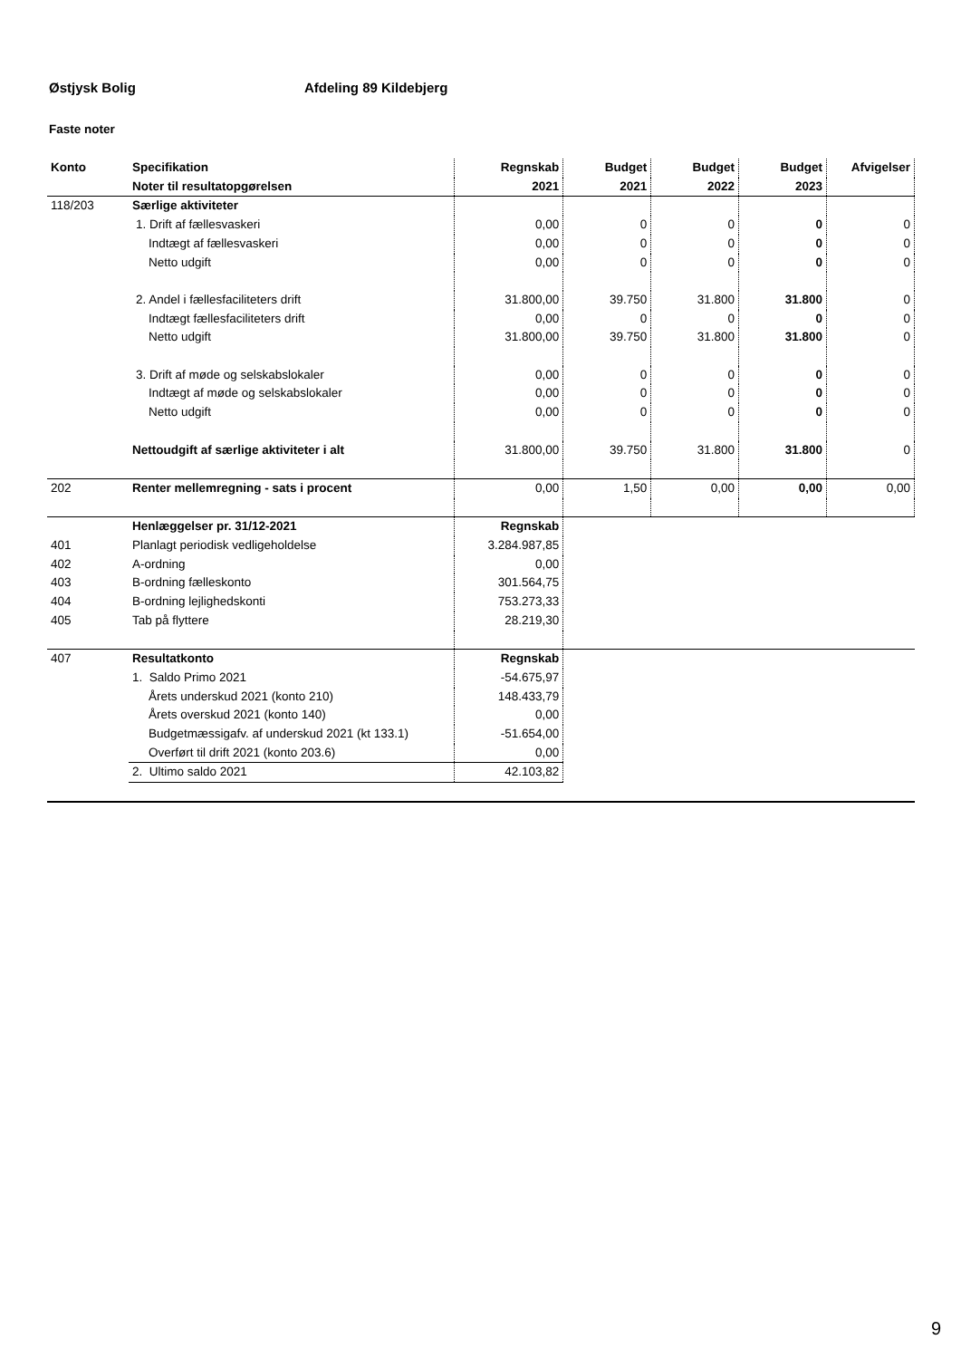Østjysk Bolig Afdeling 89 Kildebjerg
Faste noter
| Konto | Specifikation | Regnskab | Budget | Budget | Budget | Afvigelser |
| --- | --- | --- | --- | --- | --- | --- |
| | Noter til resultatopgørelsen | 2021 | 2021 | 2022 | 2023 | |
| 118/203 | Særlige aktiviteter | | | | | |
| | 1. Drift af fællesvaskeri | 0,00 | 0 | 0 | 0 | 0 |
| | Indtægt af fællesvaskeri | 0,00 | 0 | 0 | 0 | 0 |
| | Netto udgift | 0,00 | 0 | 0 | 0 | 0 |
| | 2. Andel i fællesfaciliteters drift | 31.800,00 | 39.750 | 31.800 | 31.800 | 0 |
| | Indtægt fællesfaciliteters drift | 0,00 | 0 | 0 | 0 | 0 |
| | Netto udgift | 31.800,00 | 39.750 | 31.800 | 31.800 | 0 |
| | 3. Drift af møde og selskabslokaler | 0,00 | 0 | 0 | 0 | 0 |
| | Indtægt af møde og selskabslokaler | 0,00 | 0 | 0 | 0 | 0 |
| | Netto udgift | 0,00 | 0 | 0 | 0 | 0 |
| | Nettoudgift af særlige aktiviteter i alt | 31.800,00 | 39.750 | 31.800 | 31.800 | 0 |
| 202 | Renter mellemregning - sats i procent | 0,00 | 1,50 | 0,00 | 0,00 | 0,00 |
| | Henlæggelser pr. 31/12-2021 | Regnskab | | | | |
| 401 | Planlagt periodisk vedligeholdelse | 3.284.987,85 | | | | |
| 402 | A-ordning | 0,00 | | | | |
| 403 | B-ordning fælleskonto | 301.564,75 | | | | |
| 404 | B-ordning lejlighedskonti | 753.273,33 | | | | |
| 405 | Tab på flyttere | 28.219,30 | | | | |
| 407 | Resultatkonto | Regnskab | | | | |
| | 1. Saldo Primo 2021 | -54.675,97 | | | | |
| | Årets underskud 2021 (konto 210) | 148.433,79 | | | | |
| | Årets overskud 2021 (konto 140) | 0,00 | | | | |
| | Budgetmæssigafv. af underskud 2021 (kt 133.1) | -51.654,00 | | | | |
| | Overført til drift 2021 (konto 203.6) | 0,00 | | | | |
| | 2. Ultimo saldo 2021 | 42.103,82 | | | | |
9